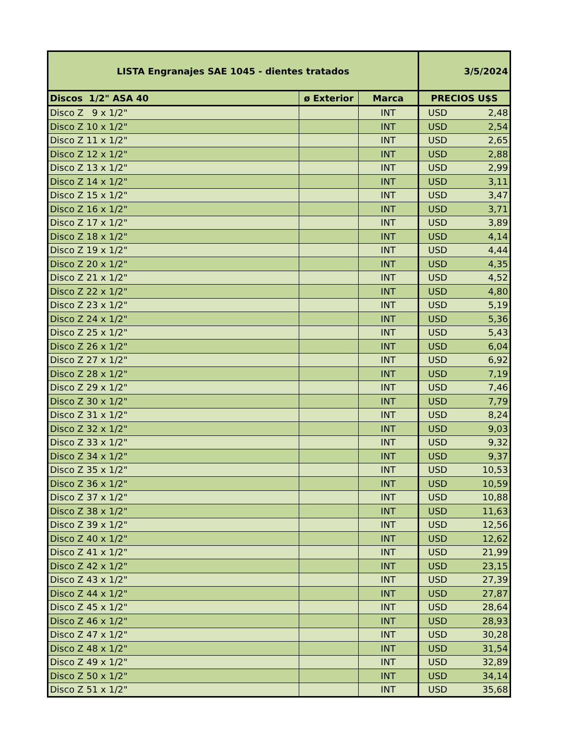| LISTA Engranajes SAE 1045 - dientes tratados | | | 3/5/2024 |
| --- | --- | --- | --- |
| Discos 1/2" ASA 40 | ø Exterior | Marca | PRECIOS U$S |
| Disco Z 9 x 1/2" | | INT | USD 2,48 |
| Disco Z 10 x 1/2" | | INT | USD 2,54 |
| Disco Z 11 x 1/2" | | INT | USD 2,65 |
| Disco Z 12 x 1/2" | | INT | USD 2,88 |
| Disco Z 13 x 1/2" | | INT | USD 2,99 |
| Disco Z 14 x 1/2" | | INT | USD 3,11 |
| Disco Z 15 x 1/2" | | INT | USD 3,47 |
| Disco Z 16 x 1/2" | | INT | USD 3,71 |
| Disco Z 17 x 1/2" | | INT | USD 3,89 |
| Disco Z 18 x 1/2" | | INT | USD 4,14 |
| Disco Z 19 x 1/2" | | INT | USD 4,44 |
| Disco Z 20 x 1/2" | | INT | USD 4,35 |
| Disco Z 21 x 1/2" | | INT | USD 4,52 |
| Disco Z 22 x 1/2" | | INT | USD 4,80 |
| Disco Z 23 x 1/2" | | INT | USD 5,19 |
| Disco Z 24 x 1/2" | | INT | USD 5,36 |
| Disco Z 25 x 1/2" | | INT | USD 5,43 |
| Disco Z 26 x 1/2" | | INT | USD 6,04 |
| Disco Z 27 x 1/2" | | INT | USD 6,92 |
| Disco Z 28 x 1/2" | | INT | USD 7,19 |
| Disco Z 29 x 1/2" | | INT | USD 7,46 |
| Disco Z 30 x 1/2" | | INT | USD 7,79 |
| Disco Z 31 x 1/2" | | INT | USD 8,24 |
| Disco Z 32 x 1/2" | | INT | USD 9,03 |
| Disco Z 33 x 1/2" | | INT | USD 9,32 |
| Disco Z 34 x 1/2" | | INT | USD 9,37 |
| Disco Z 35 x 1/2" | | INT | USD 10,53 |
| Disco Z 36 x 1/2" | | INT | USD 10,59 |
| Disco Z 37 x 1/2" | | INT | USD 10,88 |
| Disco Z 38 x 1/2" | | INT | USD 11,63 |
| Disco Z 39 x 1/2" | | INT | USD 12,56 |
| Disco Z 40 x 1/2" | | INT | USD 12,62 |
| Disco Z 41 x 1/2" | | INT | USD 21,99 |
| Disco Z 42 x 1/2" | | INT | USD 23,15 |
| Disco Z 43 x 1/2" | | INT | USD 27,39 |
| Disco Z 44 x 1/2" | | INT | USD 27,87 |
| Disco Z 45 x 1/2" | | INT | USD 28,64 |
| Disco Z 46 x 1/2" | | INT | USD 28,93 |
| Disco Z 47 x 1/2" | | INT | USD 30,28 |
| Disco Z 48 x 1/2" | | INT | USD 31,54 |
| Disco Z 49 x 1/2" | | INT | USD 32,89 |
| Disco Z 50 x 1/2" | | INT | USD 34,14 |
| Disco Z 51 x 1/2" | | INT | USD 35,68 |